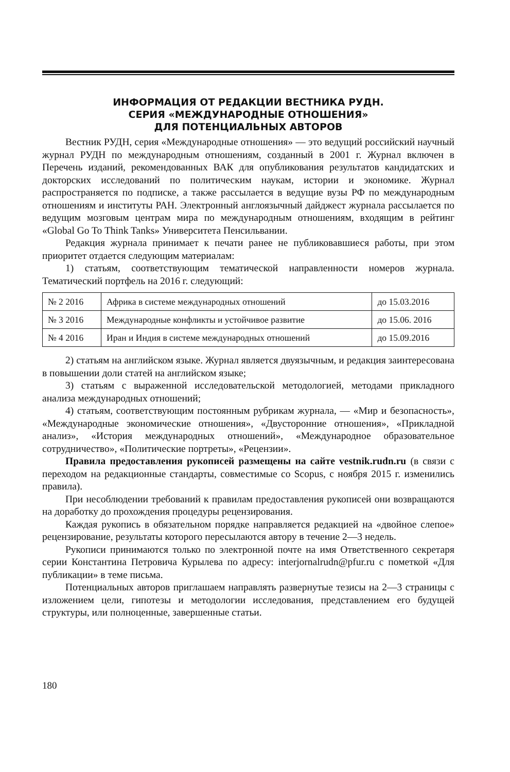ИНФОРМАЦИЯ ОТ РЕДАКЦИИ ВЕСТНИКА РУДН.
СЕРИЯ «МЕЖДУНАРОДНЫЕ ОТНОШЕНИЯ»
ДЛЯ ПОТЕНЦИАЛЬНЫХ АВТОРОВ
Вестник РУДН, серия «Международные отношения» — это ведущий российский научный журнал РУДН по международным отношениям, созданный в 2001 г. Журнал включен в Перечень изданий, рекомендованных ВАК для опубликования результатов кандидатских и докторских исследований по политическим наукам, истории и экономике. Журнал распространяется по подписке, а также рассылается в ведущие вузы РФ по международным отношениям и институты РАН. Электронный англоязычный дайджест журнала рассылается по ведущим мозговым центрам мира по международным отношениям, входящим в рейтинг «Global Go To Think Tanks» Университета Пенсильвании.
Редакция журнала принимает к печати ранее не публиковавшиеся работы, при этом приоритет отдается следующим материалам:
1) статьям, соответствующим тематической направленности номеров журнала. Тематический портфель на 2016 г. следующий:
| № 2 2016 | Африка в системе международных отношений | до 15.03.2016 |
| № 3 2016 | Международные конфликты и устойчивое развитие | до 15.06. 2016 |
| № 4 2016 | Иран и Индия в системе международных отношений | до 15.09.2016 |
2) статьям на английском языке. Журнал является двуязычным, и редакция заинтересована в повышении доли статей на английском языке;
3) статьям с выраженной исследовательской методологией, методами прикладного анализа международных отношений;
4) статьям, соответствующим постоянным рубрикам журнала, — «Мир и безопасность», «Международные экономические отношения», «Двусторонние отношения», «Прикладной анализ», «История международных отношений», «Международное образовательное сотрудничество», «Политические портреты», «Рецензии».
Правила предоставления рукописей размещены на сайте vestnik.rudn.ru (в связи с переходом на редакционные стандарты, совместимые со Scopus, с ноября 2015 г. изменились правила).
При несоблюдении требований к правилам предоставления рукописей они возвращаются на доработку до прохождения процедуры рецензирования.
Каждая рукопись в обязательном порядке направляется редакцией на «двойное слепое» рецензирование, результаты которого пересылаются автору в течение 2—3 недель.
Рукописи принимаются только по электронной почте на имя Ответственного секретаря серии Константина Петровича Курылева по адресу: interjornalrudn@pfur.ru с пометкой «Для публикации» в теме письма.
Потенциальных авторов приглашаем направлять развернутые тезисы на 2—3 страницы с изложением цели, гипотезы и методологии исследования, представлением его будущей структуры, или полноценные, завершенные статьи.
180